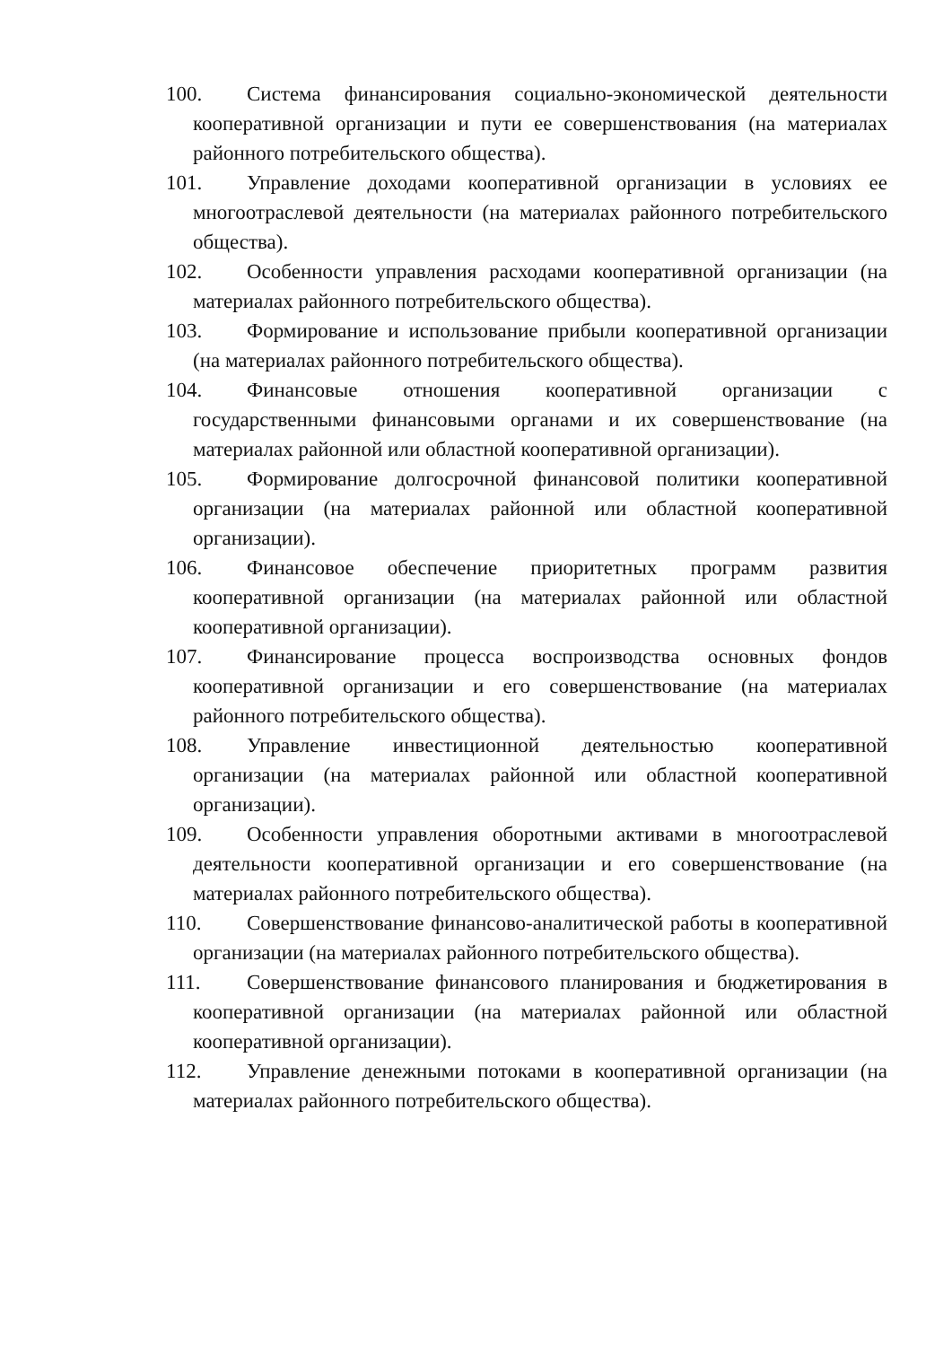100. Система финансирования социально-экономической деятельности кооперативной организации и пути ее совершенствования (на материалах районного потребительского общества).
101. Управление доходами кооперативной организации в условиях ее многоотраслевой деятельности (на материалах районного потребительского общества).
102. Особенности управления расходами кооперативной организации (на материалах районного потребительского общества).
103. Формирование и использование прибыли кооперативной организации (на материалах районного потребительского общества).
104. Финансовые отношения кооперативной организации с государственными финансовыми органами и их совершенствование (на материалах районной или областной кооперативной организации).
105. Формирование долгосрочной финансовой политики кооперативной организации (на материалах районной или областной кооперативной организации).
106. Финансовое обеспечение приоритетных программ развития кооперативной организации (на материалах районной или областной кооперативной организации).
107. Финансирование процесса воспроизводства основных фондов кооперативной организации и его совершенствование (на материалах районного потребительского общества).
108. Управление инвестиционной деятельностью кооперативной организации (на материалах районной или областной кооперативной организации).
109. Особенности управления оборотными активами в многоотраслевой деятельности кооперативной организации и его совершенствование (на материалах районного потребительского общества).
110. Совершенствование финансово-аналитической работы в кооперативной организации (на материалах районного потребительского общества).
111. Совершенствование финансового планирования и бюджетирования в кооперативной организации (на материалах районной или областной кооперативной организации).
112. Управление денежными потоками в кооперативной организации (на материалах районного потребительского общества).